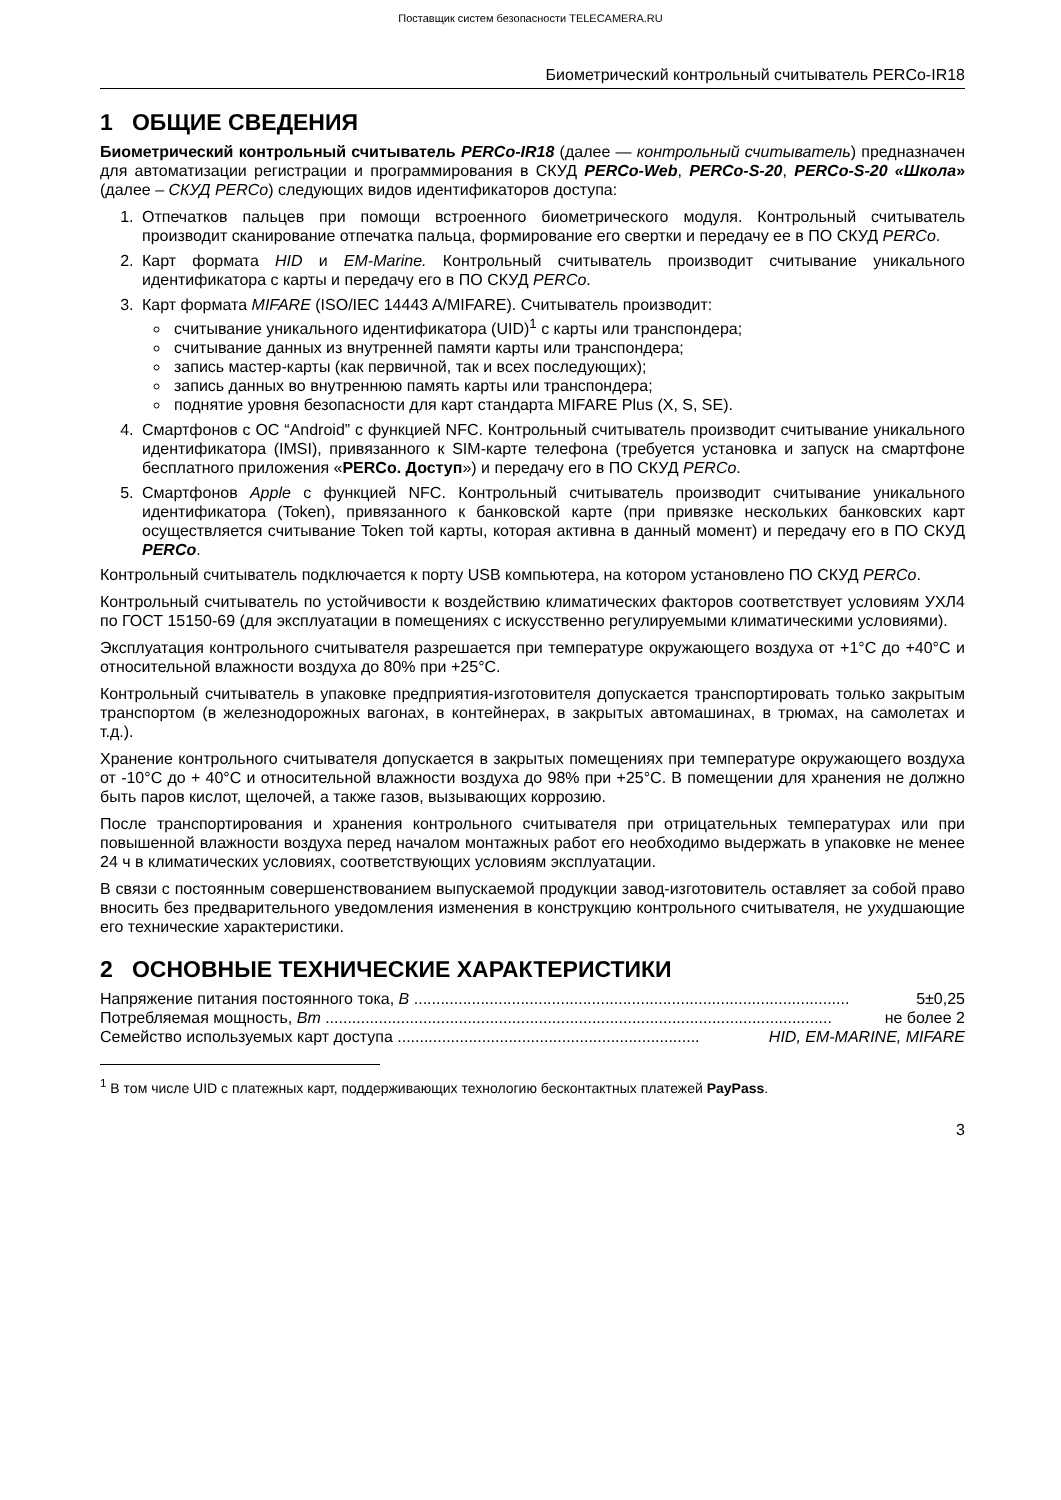Поставщик систем безопасности TELECAMERA.RU
Биометрический контрольный считыватель PERCo-IR18
1 ОБЩИЕ СВЕДЕНИЯ
Биометрический контрольный считыватель PERCo-IR18 (далее — контрольный считыватель) предназначен для автоматизации регистрации и программирования в СКУД PERCo-Web, PERCo-S-20, PERCo-S-20 «Школа» (далее – СКУД PERCo) следующих видов идентификаторов доступа:
1. Отпечатков пальцев при помощи встроенного биометрического модуля. Контрольный считыватель производит сканирование отпечатка пальца, формирование его свертки и передачу ее в ПО СКУД PERCo.
2. Карт формата HID и EM-Marine. Контрольный считыватель производит считывание уникального идентификатора с карты и передачу его в ПО СКУД PERCo.
3. Карт формата MIFARE (ISO/IEC 14443 A/MIFARE). Считыватель производит:
считывание уникального идентификатора (UID)<sup>1</sup> с карты или транспондера;
считывание данных из внутренней памяти карты или транспондера;
запись мастер-карты (как первичной, так и всех последующих);
запись данных во внутреннюю память карты или транспондера;
поднятие уровня безопасности для карт стандарта MIFARE Plus (X, S, SE).
4. Смартфонов с ОС “Android” с функцией NFC. Контрольный считыватель производит считывание уникального идентификатора (IMSI), привязанного к SIM-карте телефона (требуется установка и запуск на смартфоне бесплатного приложения «PERCo. Доступ») и передачу его в ПО СКУД PERCo.
5. Смартфонов Apple с функцией NFC. Контрольный считыватель производит считывание уникального идентификатора (Token), привязанного к банковской карте (при привязке нескольких банковских карт осуществляется считывание Token той карты, которая активна в данный момент) и передачу его в ПО СКУД PERCo.
Контрольный считыватель подключается к порту USB компьютера, на котором установлено ПО СКУД PERCo.
Контрольный считыватель по устойчивости к воздействию климатических факторов соответствует условиям УХЛ4 по ГОСТ 15150-69 (для эксплуатации в помещениях с искусственно регулируемыми климатическими условиями).
Эксплуатация контрольного считывателя разрешается при температуре окружающего воздуха от +1°С до +40°С и относительной влажности воздуха до 80% при +25°С.
Контрольный считыватель в упаковке предприятия-изготовителя допускается транспортировать только закрытым транспортом (в железнодорожных вагонах, в контейнерах, в закрытых автомашинах, в трюмах, на самолетах и т.д.).
Хранение контрольного считывателя допускается в закрытых помещениях при температуре окружающего воздуха от -10°С до + 40°С и относительной влажности воздуха до 98% при +25°С. В помещении для хранения не должно быть паров кислот, щелочей, а также газов, вызывающих коррозию.
После транспортирования и хранения контрольного считывателя при отрицательных температурах или при повышенной влажности воздуха перед началом монтажных работ его необходимо выдержать в упаковке не менее 24 ч в климатических условиях, соответствующих условиям эксплуатации.
В связи с постоянным совершенствованием выпускаемой продукции завод-изготовитель оставляет за собой право вносить без предварительного уведомления изменения в конструкцию контрольного считывателя, не ухудшающие его технические характеристики.
2 ОСНОВНЫЕ ТЕХНИЧЕСКИЕ ХАРАКТЕРИСТИКИ
Напряжение питания постоянного тока, В .................................................................................................. 5±0,25
Потребляемая мощность, Вт .................................................................................................................. не более 2
Семейство используемых карт доступа .................................................................... HID, EM-MARINE, MIFARE
<sup>1</sup> В том числе UID с платежных карт, поддерживающих технологию бесконтактных платежей PayPass.
3